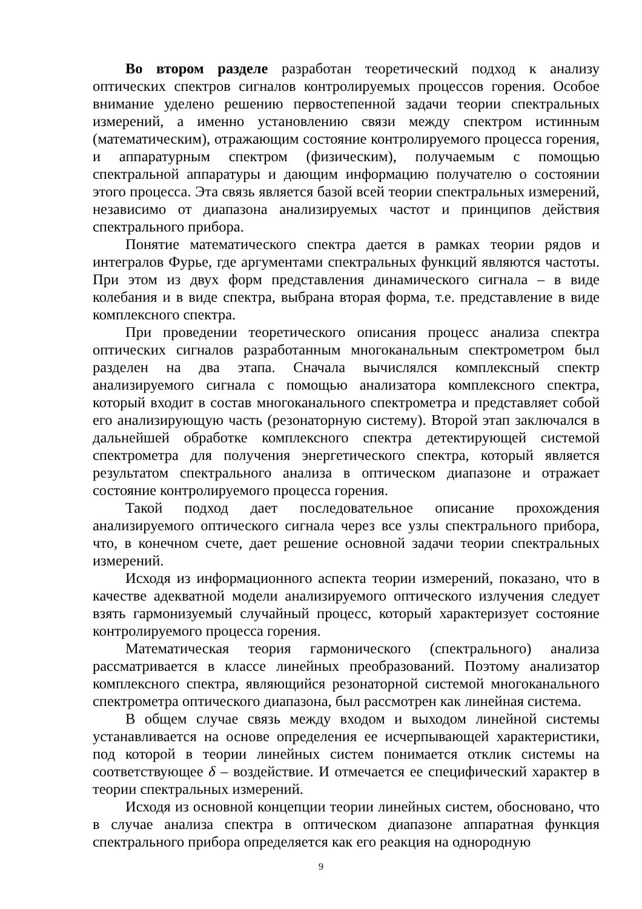Во втором разделе разработан теоретический подход к анализу оптических спектров сигналов контролируемых процессов горения. Особое внимание уделено решению первостепенной задачи теории спектральных измерений, а именно установлению связи между спектром истинным (математическим), отражающим состояние контролируемого процесса горения, и аппаратурным спектром (физическим), получаемым с помощью спектральной аппаратуры и дающим информацию получателю о состоянии этого процесса. Эта связь является базой всей теории спектральных измерений, независимо от диапазона анализируемых частот и принципов действия спектрального прибора.
Понятие математического спектра дается в рамках теории рядов и интегралов Фурье, где аргументами спектральных функций являются частоты. При этом из двух форм представления динамического сигнала – в виде колебания и в виде спектра, выбрана вторая форма, т.е. представление в виде комплексного спектра.
При проведении теоретического описания процесс анализа спектра оптических сигналов разработанным многоканальным спектрометром был разделен на два этапа. Сначала вычислялся комплексный спектр анализируемого сигнала с помощью анализатора комплексного спектра, который входит в состав многоканального спектрометра и представляет собой его анализирующую часть (резонаторную систему). Второй этап заключался в дальнейшей обработке комплексного спектра детектирующей системой спектрометра для получения энергетического спектра, который является результатом спектрального анализа в оптическом диапазоне и отражает состояние контролируемого процесса горения.
Такой подход дает последовательное описание прохождения анализируемого оптического сигнала через все узлы спектрального прибора, что, в конечном счете, дает решение основной задачи теории спектральных измерений.
Исходя из информационного аспекта теории измерений, показано, что в качестве адекватной модели анализируемого оптического излучения следует взять гармонизуемый случайный процесс, который характеризует состояние контролируемого процесса горения.
Математическая теория гармонического (спектрального) анализа рассматривается в классе линейных преобразований. Поэтому анализатор комплексного спектра, являющийся резонаторной системой многоканального спектрометра оптического диапазона, был рассмотрен как линейная система.
В общем случае связь между входом и выходом линейной системы устанавливается на основе определения ее исчерпывающей характеристики, под которой в теории линейных систем понимается отклик системы на соответствующее δ – воздействие. И отмечается ее специфический характер в теории спектральных измерений.
Исходя из основной концепции теории линейных систем, обосновано, что в случае анализа спектра в оптическом диапазоне аппаратная функция спектрального прибора определяется как его реакция на однородную
9